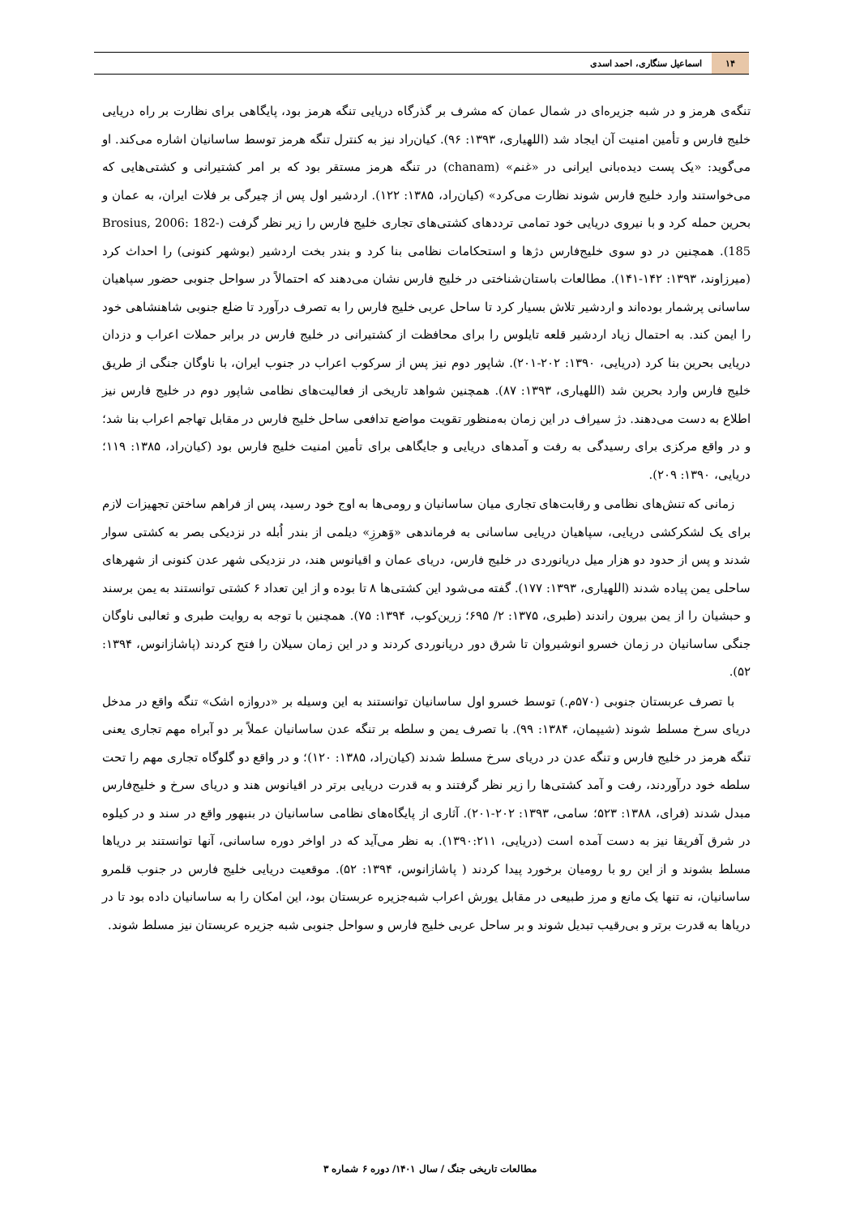۱۴ اسماعیل سنگاری، احمد اسدی
تنگه‌ی هرمز و در شبه جزیره‌ای در شمال عمان که مشرف بر گذرگاه دریایی تنگه هرمز بود، پایگاهی برای نظارت بر راه دریایی خلیج فارس و تأمین امنیت آن ایجاد شد (اللهیاری، ۱۳۹۳: ۹۶). کیان‌راد نیز به کنترل تنگه هرمز توسط ساسانیان اشاره می‌کند. او می‌گوید: «یک پست دیده‌بانی ایرانی در «غنم» (chanam) در تنگه هرمز مستقر بود که بر امر کشتیرانی و کشتی‌هایی که می‌خواستند وارد خلیج فارس شوند نظارت می‌کرد» (کیان‌راد، ۱۳۸۵: ۱۲۲). اردشیر اول پس از چیرگی بر فلات ایران، به عمان و بحرین حمله کرد و با نیروی دریایی خود تمامی ترددهای کشتی‌های تجاری خلیج فارس را زیر نظر گرفت (Brosius, 2006: 182-185). همچنین در دو سوی خلیج‌فارس دژها و استحکامات نظامی بنا کرد و بندر بخت اردشیر (بوشهر کنونی) را احداث کرد (میرزاوند، ۱۳۹۳: ۱۴۲-۱۴۱). مطالعات باستان‌شناختی در خلیج فارس نشان می‌دهند که احتمالاً در سواحل جنوبی حضور سپاهیان ساسانی پرشمار بوده‌اند و اردشیر تلاش بسیار کرد تا ساحل عربی خلیج فارس را به تصرف درآورد تا ضلع جنوبی شاهنشاهی خود را ایمن کند. به احتمال زیاد اردشیر قلعه تایلوس را برای محافظت از کشتیرانی در خلیج فارس در برابر حملات اعراب و دزدان دریایی بحرین بنا کرد (دریایی، ۱۳۹۰: ۲۰۲-۲۰۱). شاپور دوم نیز پس از سرکوب اعراب در جنوب ایران، با ناوگان جنگی از طریق خلیج فارس وارد بحرین شد (اللهیاری، ۱۳۹۳: ۸۷). همچنین شواهد تاریخی از فعالیت‌های نظامی شاپور دوم در خلیج فارس نیز اطلاع به دست می‌دهند. دژ سیراف در این زمان به‌منظور تقویت مواضع تدافعی ساحل خلیج فارس در مقابل تهاجم اعراب بنا شد؛ و در واقع مرکزی برای رسیدگی به رفت و آمدهای دریایی و جایگاهی برای تأمین امنیت خلیج فارس بود (کیان‌راد، ۱۳۸۵: ۱۱۹؛ دریایی، ۱۳۹۰: ۲۰۹).
زمانی که تنش‌های نظامی و رقابت‌های تجاری میان ساسانیان و رومی‌ها به اوج خود رسید، پس از فراهم ساختن تجهیزات لازم برای یک لشکرکشی دریایی، سپاهیان دریایی ساسانی به فرماندهی «وَهرزِ» دیلمی از بندر اُبله در نزدیکی بصر به کشتی سوار شدند و پس از حدود دو هزار میل دریانوردی در خلیج فارس، دریای عمان و اقیانوس هند، در نزدیکی شهر عدن کنونی از شهرهای ساحلی یمن پیاده شدند (اللهیاری، ۱۳۹۳: ۱۷۷). گفته می‌شود این کشتی‌ها ۸ تا بوده و از این تعداد ۶ کشتی توانستند به یمن برسند و حبشیان را از یمن بیرون راندند (طبری، ۱۳۷۵: ۲/ ۶۹۵؛ زرین‌کوب، ۱۳۹۴: ۷۵). همچنین با توجه به روایت طبری و ثعالبی ناوگان جنگی ساسانیان در زمان خسرو انوشیروان تا شرق دور دریانوردی کردند و در این زمان سیلان را فتح کردند (پاشازانوس، ۱۳۹۴: ۵۲).
با تصرف عربستان جنوبی (۵۷۰م.) توسط خسرو اول ساسانیان توانستند به این وسیله بر «دروازه اشک» تنگه واقع در مدخل دریای سرخ مسلط شوند (شیپمان، ۱۳۸۴: ۹۹). با تصرف یمن و سلطه بر تنگه عدن ساسانیان عملاً بر دو آبراه مهم تجاری یعنی تنگه هرمز در خلیج فارس و تنگه عدن در دریای سرخ مسلط شدند (کیان‌راد، ۱۳۸۵: ۱۲۰)؛ و در واقع دو گلوگاه تجاری مهم را تحت سلطه خود درآوردند، رفت و آمد کشتی‌ها را زیر نظر گرفتند و به قدرت دریایی برتر در اقیانوس هند و دریای سرخ و خلیج‌فارس مبدل شدند (فرای، ۱۳۸۸: ۵۲۳؛ سامی، ۱۳۹۳: ۲۰۲-۲۰۱). آثاری از پایگاه‌های نظامی ساسانیان در بنبهور واقع در سند و در کیلوه در شرق آفریقا نیز به دست آمده است (دریایی، ۱۳۹۰:۲۱۱). به نظر می‌آید که در اواخر دوره ساسانی، آنها توانستند بر دریاها مسلط بشوند و از این رو با رومیان برخورد پیدا کردند ( پاشازانوس، ۱۳۹۴: ۵۲). موقعیت دریایی خلیج فارس در جنوب قلمرو ساسانیان، نه تنها یک مانع و مرز طبیعی در مقابل یورش اعراب شبه‌جزیره عربستان بود، این امکان را به ساسانیان داده بود تا در دریاها به قدرت برتر و بی‌رقیب تبدیل شوند و بر ساحل عربی خلیج فارس و سواحل جنوبی شبه جزیره عربستان نیز مسلط شوند.
مطالعات تاریخی جنگ / سال ۱۴۰۱/ دوره ۶ شماره ۳